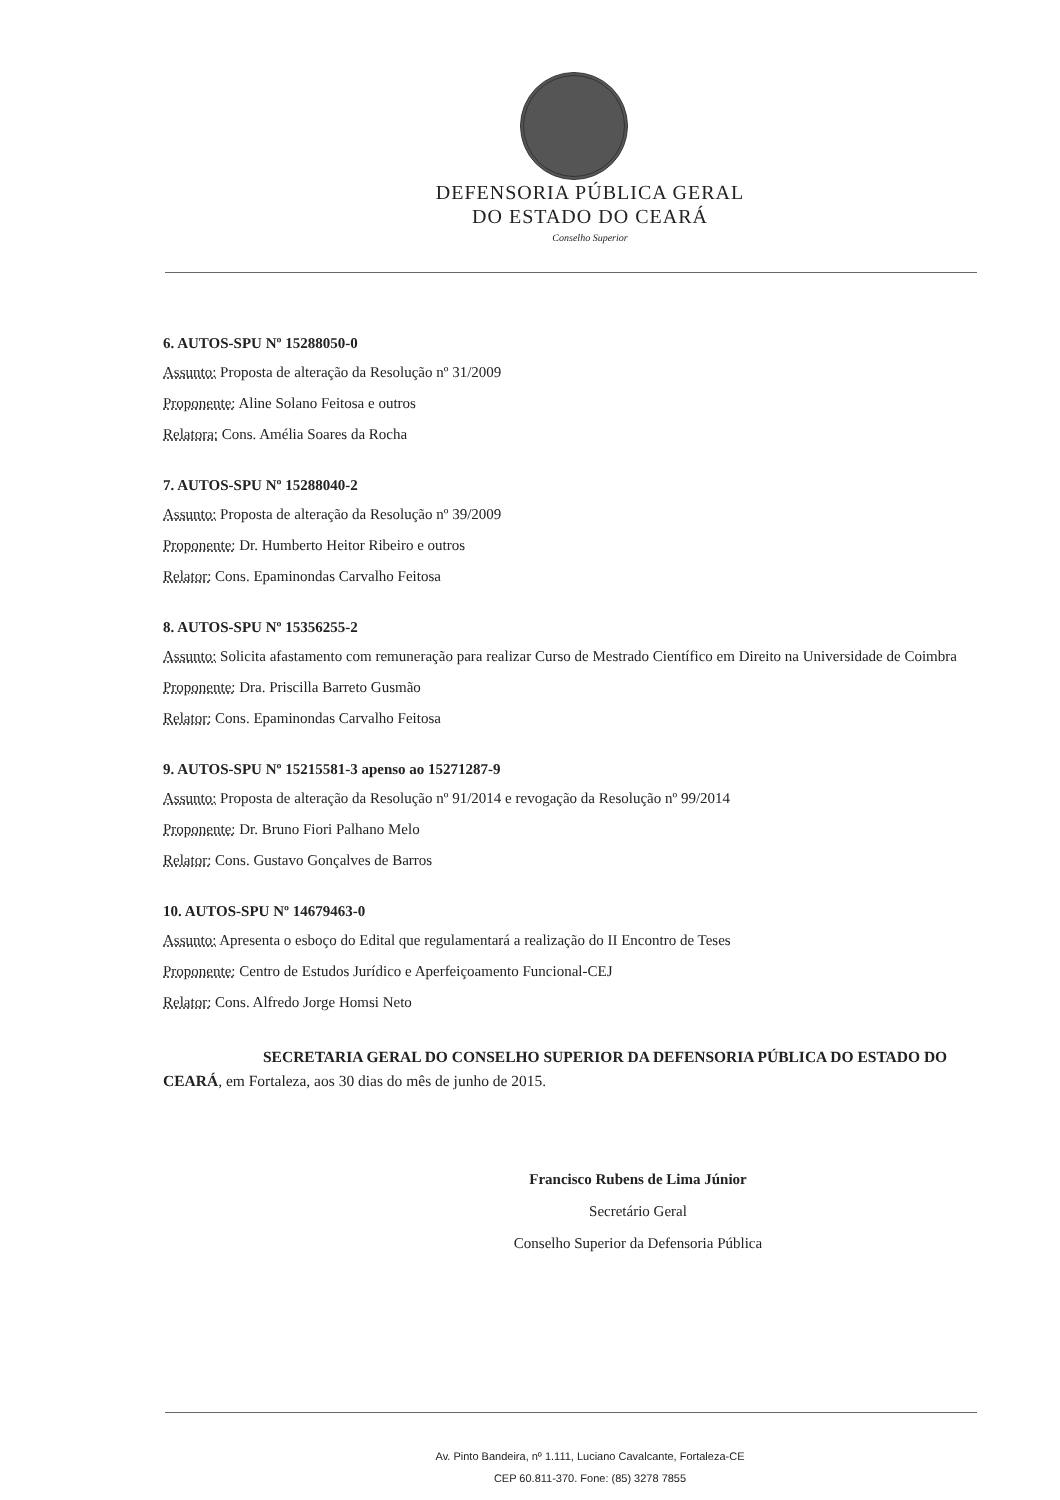DEFENSORIA PÚBLICA GERAL
DO ESTADO DO CEARÁ
Conselho Superior
6. AUTOS-SPU Nº 15288050-0
Assunto: Proposta de alteração da Resolução nº 31/2009
Proponente: Aline Solano Feitosa e outros
Relatora: Cons. Amélia Soares da Rocha
7. AUTOS-SPU Nº 15288040-2
Assunto: Proposta de alteração da Resolução nº 39/2009
Proponente: Dr. Humberto Heitor Ribeiro e outros
Relator: Cons. Epaminondas Carvalho Feitosa
8. AUTOS-SPU Nº 15356255-2
Assunto: Solicita afastamento com remuneração para realizar Curso de Mestrado Científico em Direito na Universidade de Coimbra
Proponente: Dra. Priscilla Barreto Gusmão
Relator: Cons. Epaminondas Carvalho Feitosa
9. AUTOS-SPU Nº 15215581-3 apenso ao 15271287-9
Assunto: Proposta de alteração da Resolução nº 91/2014 e revogação da Resolução nº 99/2014
Proponente: Dr. Bruno Fiori Palhano Melo
Relator: Cons. Gustavo Gonçalves de Barros
10. AUTOS-SPU Nº 14679463-0
Assunto: Apresenta o esboço do Edital que regulamentará a realização do II Encontro de Teses
Proponente: Centro de Estudos Jurídico e Aperfeiçoamento Funcional-CEJ
Relator: Cons. Alfredo Jorge Homsi Neto
SECRETARIA GERAL DO CONSELHO SUPERIOR DA DEFENSORIA PÚBLICA DO ESTADO DO CEARÁ, em Fortaleza, aos 30 dias do mês de junho de 2015.
Francisco Rubens de Lima Júnior
Secretário Geral
Conselho Superior da Defensoria Pública
Av. Pinto Bandeira, nº 1.111, Luciano Cavalcante, Fortaleza-CE
CEP 60.811-370. Fone: (85) 3278 7855